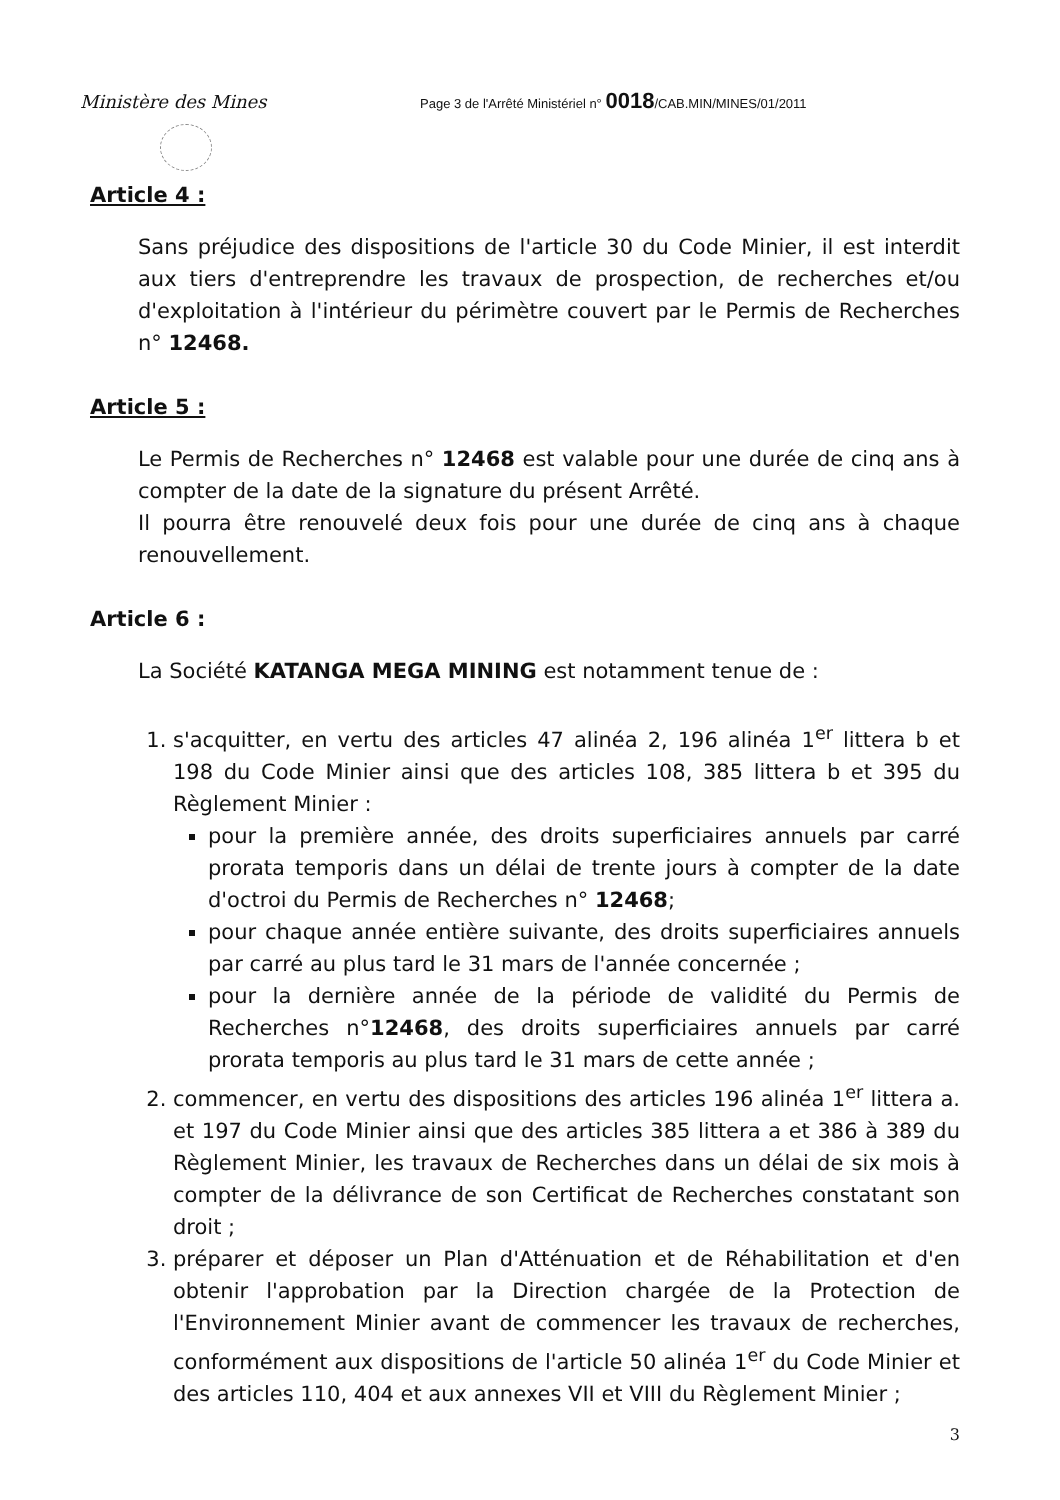Ministère des Mines
Page 3 de l'Arrêté Ministériel n° 0018/CAB.MIN/MINES/01/2011
Article 4 :
Sans préjudice des dispositions de l'article 30 du Code Minier, il est interdit aux tiers d'entreprendre les travaux de prospection, de recherches et/ou d'exploitation à l'intérieur du périmètre couvert par le Permis de Recherches n° 12468.
Article 5 :
Le Permis de Recherches n° 12468 est valable pour une durée de cinq ans à compter de la date de la signature du présent Arrêté.
Il pourra être renouvelé deux fois pour une durée de cinq ans à chaque renouvellement.
Article 6 :
La Société KATANGA MEGA MINING est notamment tenue de :
1. s'acquitter, en vertu des articles 47 alinéa 2, 196 alinéa 1<sup>er</sup> littera b et 198 du Code Minier ainsi que des articles 108, 385 littera b et 395 du Règlement Minier :
pour la première année, des droits superficiaires annuels par carré prorata temporis dans un délai de trente jours à compter de la date d'octroi du Permis de Recherches n° 12468;
pour chaque année entière suivante, des droits superficiaires annuels par carré au plus tard le 31 mars de l'année concernée ;
pour la dernière année de la période de validité du Permis de Recherches n°12468, des droits superficiaires annuels par carré prorata temporis au plus tard le 31 mars de cette année ;
2. commencer, en vertu des dispositions des articles 196 alinéa 1<sup>er</sup> littera a. et 197 du Code Minier ainsi que des articles 385 littera a et 386 à 389 du Règlement Minier, les travaux de Recherches dans un délai de six mois à compter de la délivrance de son Certificat de Recherches constatant son droit ;
3. préparer et déposer un Plan d'Atténuation et de Réhabilitation et d'en obtenir l'approbation par la Direction chargée de la Protection de l'Environnement Minier avant de commencer les travaux de recherches, conformément aux dispositions de l'article 50 alinéa 1<sup>er</sup> du Code Minier et des articles 110, 404 et aux annexes VII et VIII du Règlement Minier ;
3